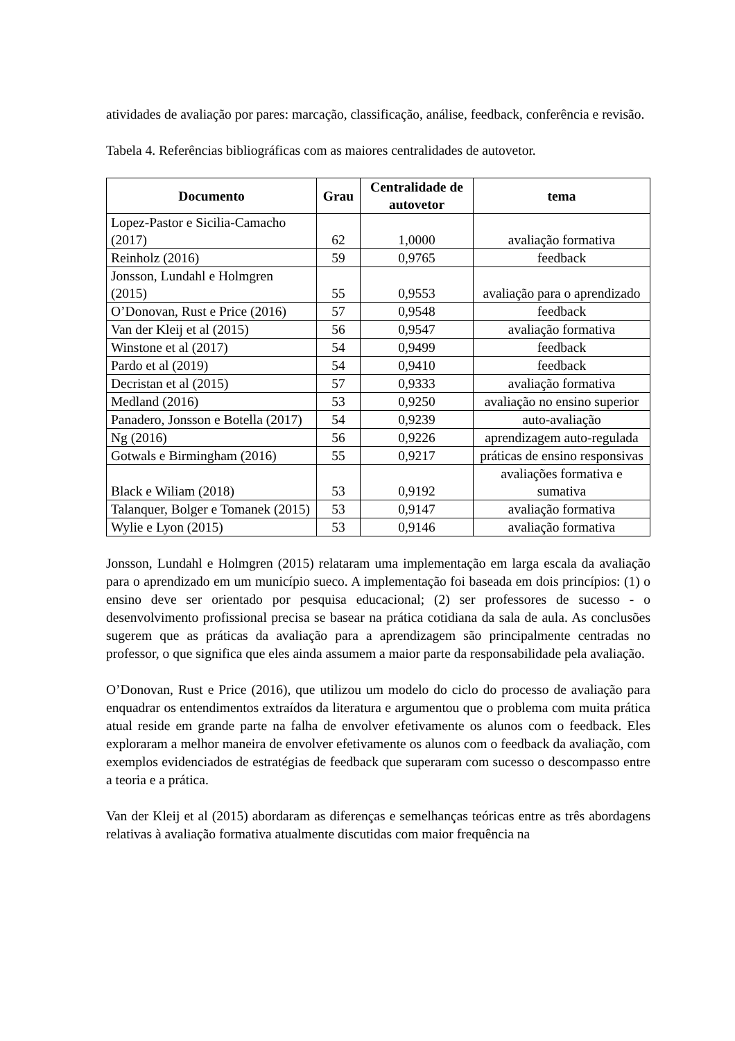atividades de avaliação por pares: marcação, classificação, análise, feedback, conferência e revisão.
Tabela 4. Referências bibliográficas com as maiores centralidades de autovetor.
| Documento | Grau | Centralidade de autovetor | tema |
| --- | --- | --- | --- |
| Lopez-Pastor e Sicilia-Camacho (2017) | 62 | 1,0000 | avaliação formativa |
| Reinholz (2016) | 59 | 0,9765 | feedback |
| Jonsson, Lundahl e Holmgren (2015) | 55 | 0,9553 | avaliação para o aprendizado |
| O’Donovan, Rust e Price (2016) | 57 | 0,9548 | feedback |
| Van der Kleij et al (2015) | 56 | 0,9547 | avaliação formativa |
| Winstone et al (2017) | 54 | 0,9499 | feedback |
| Pardo et al (2019) | 54 | 0,9410 | feedback |
| Decristan et al (2015) | 57 | 0,9333 | avaliação formativa |
| Medland (2016) | 53 | 0,9250 | avaliação no ensino superior |
| Panadero, Jonsson e Botella (2017) | 54 | 0,9239 | auto-avaliação |
| Ng (2016) | 56 | 0,9226 | aprendizagem auto-regulada |
| Gotwals e Birmingham (2016) | 55 | 0,9217 | práticas de ensino responsivas |
| Black e Wiliam (2018) | 53 | 0,9192 | avaliações formativa e sumativa |
| Talanquer, Bolger e Tomanek (2015) | 53 | 0,9147 | avaliação formativa |
| Wylie e Lyon (2015) | 53 | 0,9146 | avaliação formativa |
Jonsson, Lundahl e Holmgren (2015) relataram uma implementação em larga escala da avaliação para o aprendizado em um município sueco. A implementação foi baseada em dois princípios: (1) o ensino deve ser orientado por pesquisa educacional; (2) ser professores de sucesso - o desenvolvimento profissional precisa se basear na prática cotidiana da sala de aula. As conclusões sugerem que as práticas da avaliação para a aprendizagem são principalmente centradas no professor, o que significa que eles ainda assumem a maior parte da responsabilidade pela avaliação.
O’Donovan, Rust e Price (2016), que utilizou um modelo do ciclo do processo de avaliação para enquadrar os entendimentos extraídos da literatura e argumentou que o problema com muita prática atual reside em grande parte na falha de envolver efetivamente os alunos com o feedback. Eles exploraram a melhor maneira de envolver efetivamente os alunos com o feedback da avaliação, com exemplos evidenciados de estratégias de feedback que superaram com sucesso o descompasso entre a teoria e a prática.
Van der Kleij et al (2015) abordaram as diferenças e semelhanças teóricas entre as três abordagens relativas à avaliação formativa atualmente discutidas com maior frequência na